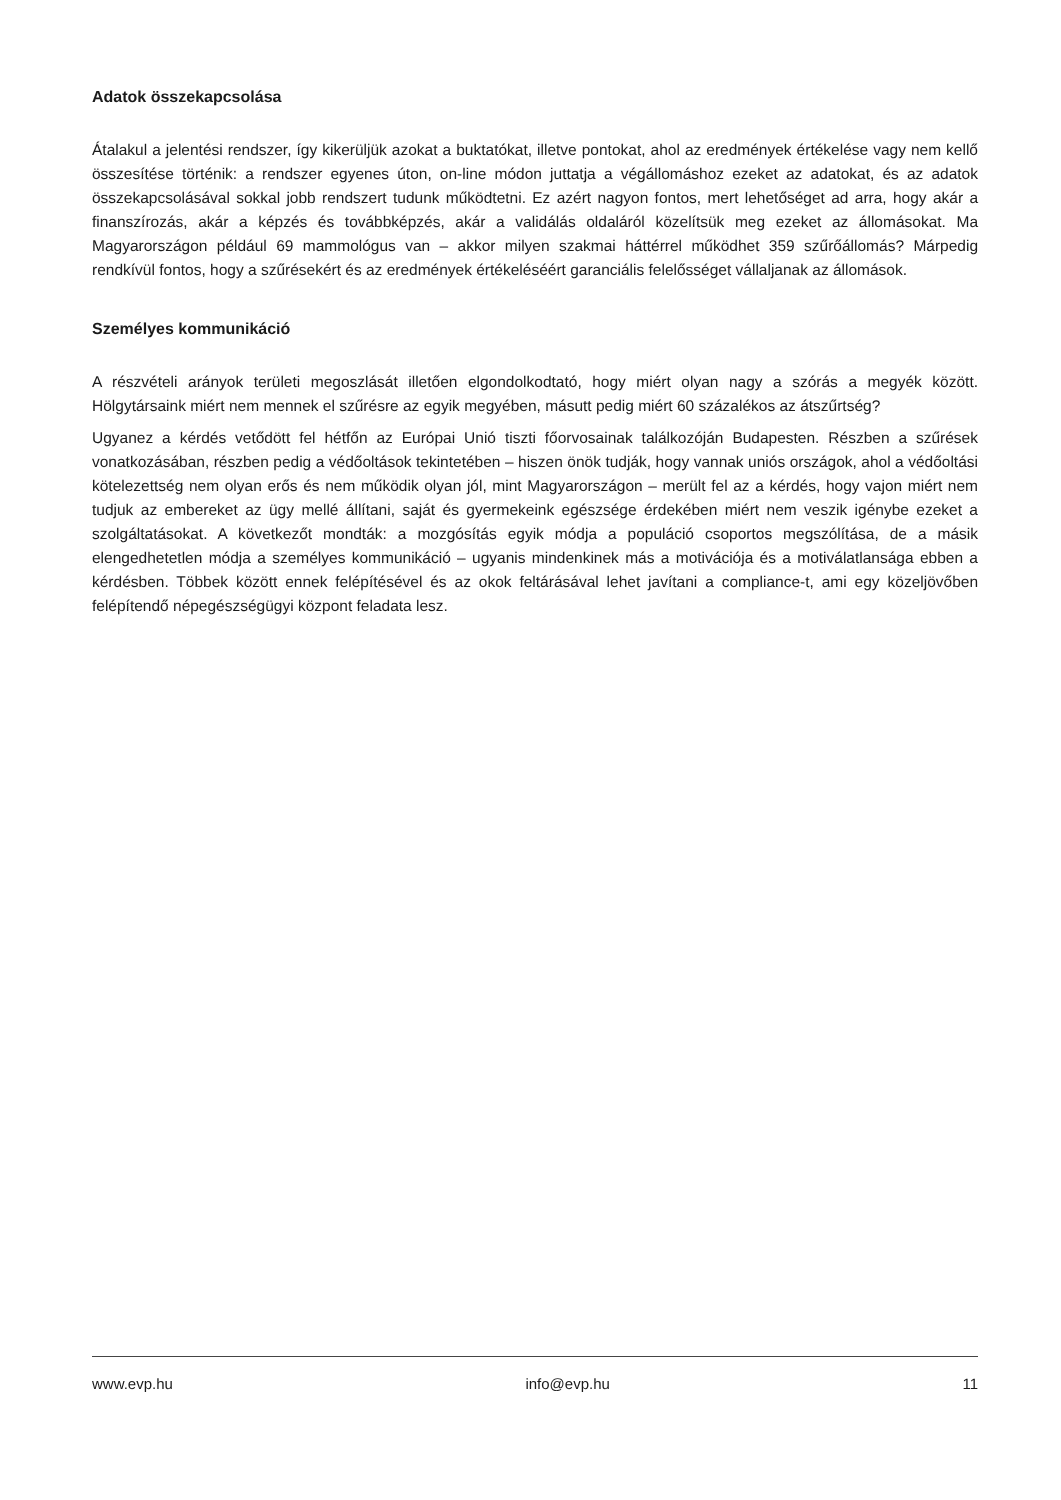Adatok összekapcsolása
Átalakul a jelentési rendszer, így kikerüljük azokat a buktatókat, illetve pontokat, ahol az eredmények értékelése vagy nem kellő összesítése történik: a rendszer egyenes úton, on-line módon juttatja a végállomáshoz ezeket az adatokat, és az adatok összekapcsolásával sokkal jobb rendszert tudunk működtetni. Ez azért nagyon fontos, mert lehetőséget ad arra, hogy akár a finanszírozás, akár a képzés és továbbképzés, akár a validálás oldaláról közelítsük meg ezeket az állomásokat. Ma Magyarországon például 69 mammológus van – akkor milyen szakmai háttérrel működhet 359 szűrőállomás? Márpedig rendkívül fontos, hogy a szűrésekért és az eredmények értékeléséért garanciális felelősséget vállaljanak az állomások.
Személyes kommunikáció
A részvételi arányok területi megoszlását illetően elgondolkodtató, hogy miért olyan nagy a szórás a megyék között. Hölgytársaink miért nem mennek el szűrésre az egyik megyében, másutt pedig miért 60 százalékos az átszűrtség?
Ugyanez a kérdés vetődött fel hétfőn az Európai Unió tiszti főorvosainak találkozóján Budapesten. Részben a szűrések vonatkozásában, részben pedig a védőoltások tekintetében – hiszen önök tudják, hogy vannak uniós országok, ahol a védőoltási kötelezettség nem olyan erős és nem működik olyan jól, mint Magyarországon – merült fel az a kérdés, hogy vajon miért nem tudjuk az embereket az ügy mellé állítani, saját és gyermekeink egészsége érdekében miért nem veszik igénybe ezeket a szolgáltatásokat. A következőt mondták: a mozgósítás egyik módja a populáció csoportos megszólítása, de a másik elengedhetetlen módja a személyes kommunikáció – ugyanis mindenkinek más a motivációja és a motiválatlansága ebben a kérdésben. Többek között ennek felépítésével és az okok feltárásával lehet javítani a compliance-t, ami egy közeljövőben felépítendő népegészségügyi központ feladata lesz.
www.evp.hu info@evp.hu 11